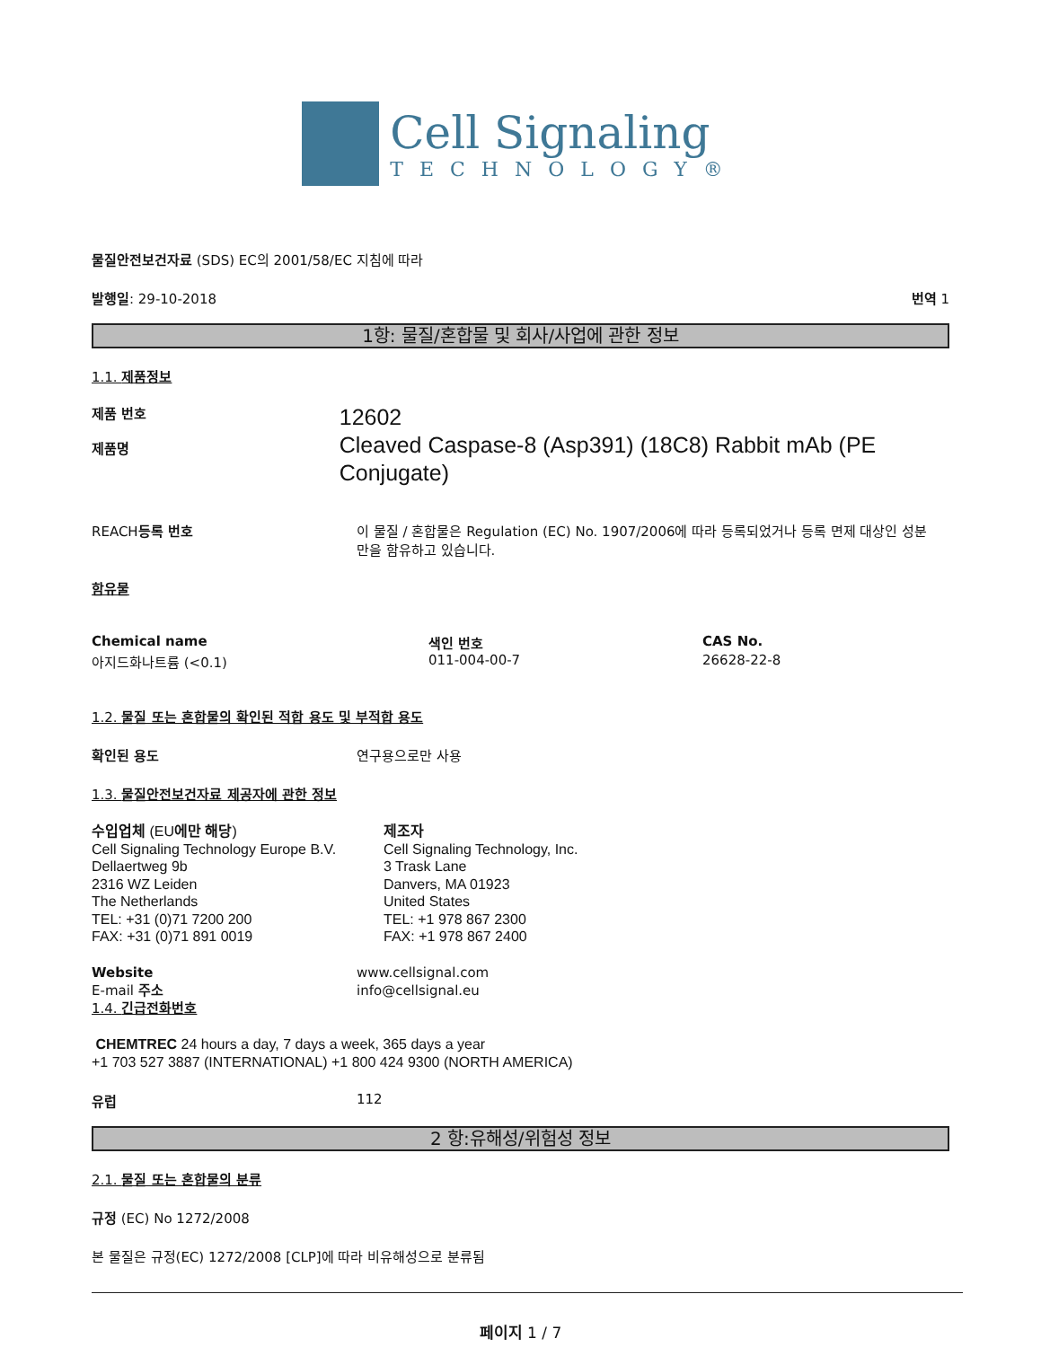Cell Signaling
TECHNOLOGY®
물질안전보건자료 (SDS) EC의 2001/58/EC 지침에 따라
발행일: 29-10-2018 번역 1
1항: 물질/혼합물 및 회사/사업에 관한 정보
1.1. 제품정보
제품 번호
제품명
12602
Cleaved Caspase-8 (Asp391) (18C8) Rabbit mAb (PE Conjugate)
REACH등록 번호 이 물질 / 혼합물은 Regulation (EC) No. 1907/2006에 따라 등록되었거나 등록 면제 대상인 성분만을 함유하고 있습니다.
함유물
| Chemical name | 색인 번호 | CAS No. |
| 아지드화나트륨 (<0.1) | 011-004-00-7 | 26628-22-8 |
1.2. 물질 또는 혼합물의 확인된 적합 용도 및 부적합 용도
확인된 용도 연구용으로만 사용
1.3. 물질안전보건자료 제공자에 관한 정보
수입업체 (EU에만 해당)
Cell Signaling Technology Europe B.V.
Dellaertweg 9b
2316 WZ Leiden
The Netherlands
TEL: +31 (0)71 7200 200
FAX: +31 (0)71 891 0019
제조자
Cell Signaling Technology, Inc.
3 Trask Lane
Danvers, MA 01923
United States
TEL: +1 978 867 2300
FAX: +1 978 867 2400
Website
E-mail 주소
1.4. 긴급전화번호
www.cellsignal.com
info@cellsignal.eu
CHEMTREC 24 hours a day, 7 days a week, 365 days a year
+1 703 527 3887 (INTERNATIONAL) +1 800 424 9300 (NORTH AMERICA)
유럽 112
2 항:유해성/위험성 정보
2.1. 물질 또는 혼합물의 분류
규정 (EC) No 1272/2008
본 물질은 규정(EC) 1272/2008 [CLP]에 따라 비유해성으로 분류됨
페이지 1 / 7